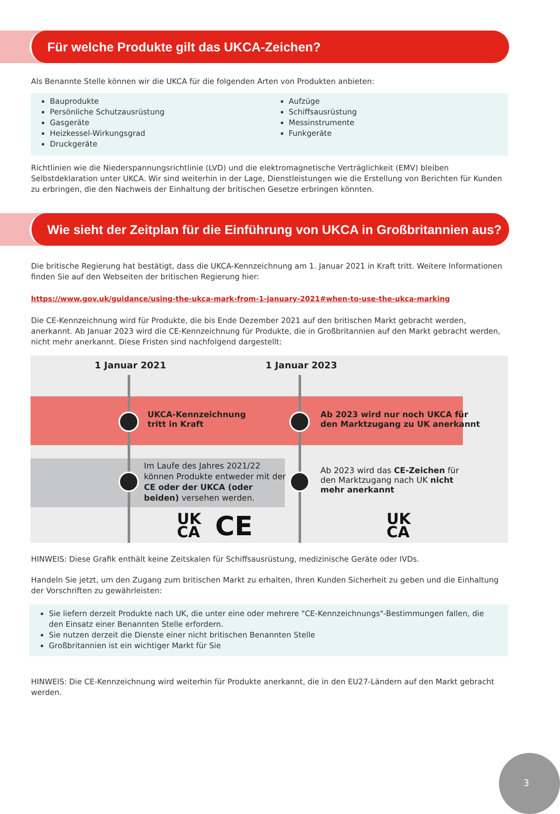Für welche Produkte gilt das UKCA-Zeichen?
Als Benannte Stelle können wir die UKCA für die folgenden Arten von Produkten anbieten:
Bauprodukte
Persönliche Schutzausrüstung
Gasgeräte
Heizkessel-Wirkungsgrad
Druckgeräte
Aufzüge
Schiffsausrüstung
Messinstrumente
Funkgeräte
Richtlinien wie die Niederspannungsrichtlinie (LVD) und die elektromagnetische Verträglichkeit (EMV) bleiben Selbstdeklaration unter UKCA. Wir sind weiterhin in der Lage, Dienstleistungen wie die Erstellung von Berichten für Kunden zu erbringen, die den Nachweis der Einhaltung der britischen Gesetze erbringen könnten.
Wie sieht der Zeitplan für die Einführung von UKCA in Großbritannien aus?
Die britische Regierung hat bestätigt, dass die UKCA-Kennzeichnung am 1. Januar 2021 in Kraft tritt. Weitere Informationen finden Sie auf den Webseiten der britischen Regierung hier:
https://www.gov.uk/guidance/using-the-ukca-mark-from-1-january-2021#when-to-use-the-ukca-marking
Die CE-Kennzeichnung wird für Produkte, die bis Ende Dezember 2021 auf den britischen Markt gebracht werden, anerkannt. Ab Januar 2023 wird die CE-Kennzeichnung für Produkte, die in Großbritannien auf den Markt gebracht werden, nicht mehr anerkannt. Diese Fristen sind nachfolgend dargestellt:
1 Januar 2021 1 Januar 2023
UKCA-Kennzeichnung
tritt in Kraft
Ab 2023 wird nur noch UKCA für
den Marktzugang zu UK anerkannt
Im Laufe des Jahres 2021/22 können Produkte entweder mit der CE oder der UKCA (oder beiden) versehen werden.
Ab 2023 wird das CE-Zeichen für den Marktzugang nach UK nicht mehr anerkannt
UK
CA
CE
UK
CA
HINWEIS: Diese Grafik enthält keine Zeitskalen für Schiffsausrüstung, medizinische Geräte oder IVDs.
Handeln Sie jetzt, um den Zugang zum britischen Markt zu erhalten, Ihren Kunden Sicherheit zu geben und die Einhaltung der Vorschriften zu gewährleisten:
Sie liefern derzeit Produkte nach UK, die unter eine oder mehrere "CE-Kennzeichnungs"-Bestimmungen fallen, die den Einsatz einer Benannten Stelle erfordern.
Sie nutzen derzeit die Dienste einer nicht britischen Benannten Stelle
Großbritannien ist ein wichtiger Markt für Sie
HINWEIS: Die CE-Kennzeichnung wird weiterhin für Produkte anerkannt, die in den EU27-Ländern auf den Markt gebracht werden.
3